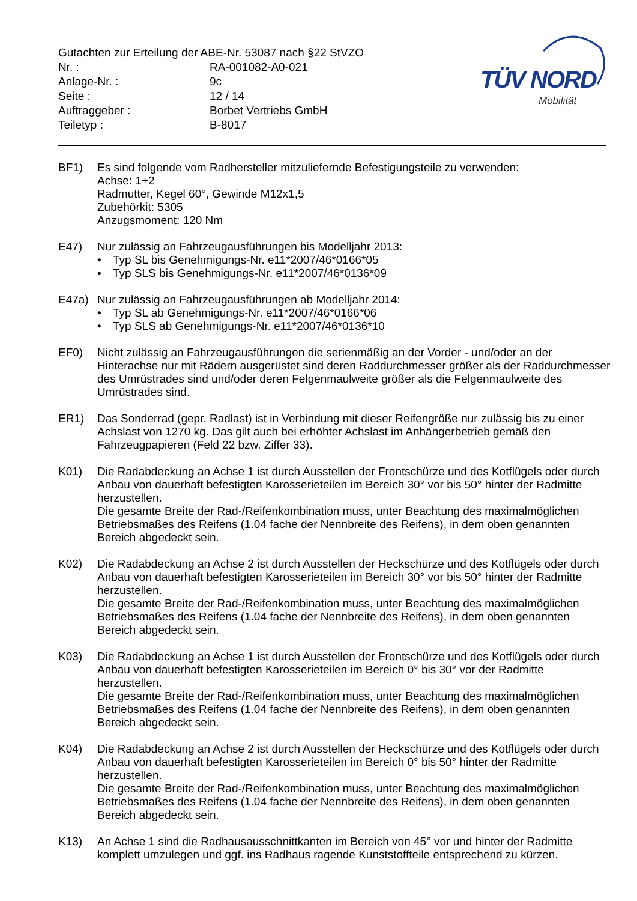Gutachten zur Erteilung der ABE-Nr. 53087 nach §22 StVZO
Nr. : RA-001082-A0-021
Anlage-Nr. : 9c
Seite : 12 / 14
Auftraggeber : Borbet Vertriebs GmbH
Teiletyp : B-8017
TÜV NORD
Mobilität
BF1) Es sind folgende vom Radhersteller mitzuliefernde Befestigungsteile zu verwenden:
Achse: 1+2
Radmutter, Kegel 60°, Gewinde M12x1,5
Zubehörkit: 5305
Anzugsmoment: 120 Nm
E47) Nur zulässig an Fahrzeugausführungen bis Modelljahr 2013:
• Typ SL bis Genehmigungs-Nr. e11*2007/46*0166*05
• Typ SLS bis Genehmigungs-Nr. e11*2007/46*0136*09
E47a) Nur zulässig an Fahrzeugausführungen ab Modelljahr 2014:
• Typ SL ab Genehmigungs-Nr. e11*2007/46*0166*06
• Typ SLS ab Genehmigungs-Nr. e11*2007/46*0136*10
EF0) Nicht zulässig an Fahrzeugausführungen die serienmäßig an der Vorder - und/oder an der Hinterachse nur mit Rädern ausgerüstet sind deren Raddurchmesser größer als der Raddurchmesser des Umrüstrades sind und/oder deren Felgenmaulweite größer als die Felgenmaulweite des Umrüstrades sind.
ER1) Das Sonderrad (gepr. Radlast) ist in Verbindung mit dieser Reifengröße nur zulässig bis zu einer Achslast von 1270 kg. Das gilt auch bei erhöhter Achslast im Anhängerbetrieb gemäß den Fahrzeugpapieren (Feld 22 bzw. Ziffer 33).
K01) Die Radabdeckung an Achse 1 ist durch Ausstellen der Frontschürze und des Kotflügels oder durch Anbau von dauerhaft befestigten Karosserieteilen im Bereich 30° vor bis 50° hinter der Radmitte herzustellen.
Die gesamte Breite der Rad-/Reifenkombination muss, unter Beachtung des maximalmöglichen Betriebsmaßes des Reifens (1.04 fache der Nennbreite des Reifens), in dem oben genannten Bereich abgedeckt sein.
K02) Die Radabdeckung an Achse 2 ist durch Ausstellen der Heckschürze und des Kotflügels oder durch Anbau von dauerhaft befestigten Karosserieteilen im Bereich 30° vor bis 50° hinter der Radmitte herzustellen.
Die gesamte Breite der Rad-/Reifenkombination muss, unter Beachtung des maximalmöglichen Betriebsmaßes des Reifens (1.04 fache der Nennbreite des Reifens), in dem oben genannten Bereich abgedeckt sein.
K03) Die Radabdeckung an Achse 1 ist durch Ausstellen der Frontschürze und des Kotflügels oder durch Anbau von dauerhaft befestigten Karosserieteilen im Bereich 0° bis 30° vor der Radmitte herzustellen.
Die gesamte Breite der Rad-/Reifenkombination muss, unter Beachtung des maximalmöglichen Betriebsmaßes des Reifens (1.04 fache der Nennbreite des Reifens), in dem oben genannten Bereich abgedeckt sein.
K04) Die Radabdeckung an Achse 2 ist durch Ausstellen der Heckschürze und des Kotflügels oder durch Anbau von dauerhaft befestigten Karosserieteilen im Bereich 0° bis 50° hinter der Radmitte herzustellen.
Die gesamte Breite der Rad-/Reifenkombination muss, unter Beachtung des maximalmöglichen Betriebsmaßes des Reifens (1.04 fache der Nennbreite des Reifens), in dem oben genannten Bereich abgedeckt sein.
K13) An Achse 1 sind die Radhausausschnittkanten im Bereich von 45° vor und hinter der Radmitte komplett umzulegen und ggf. ins Radhaus ragende Kunststoffteile entsprechend zu kürzen.